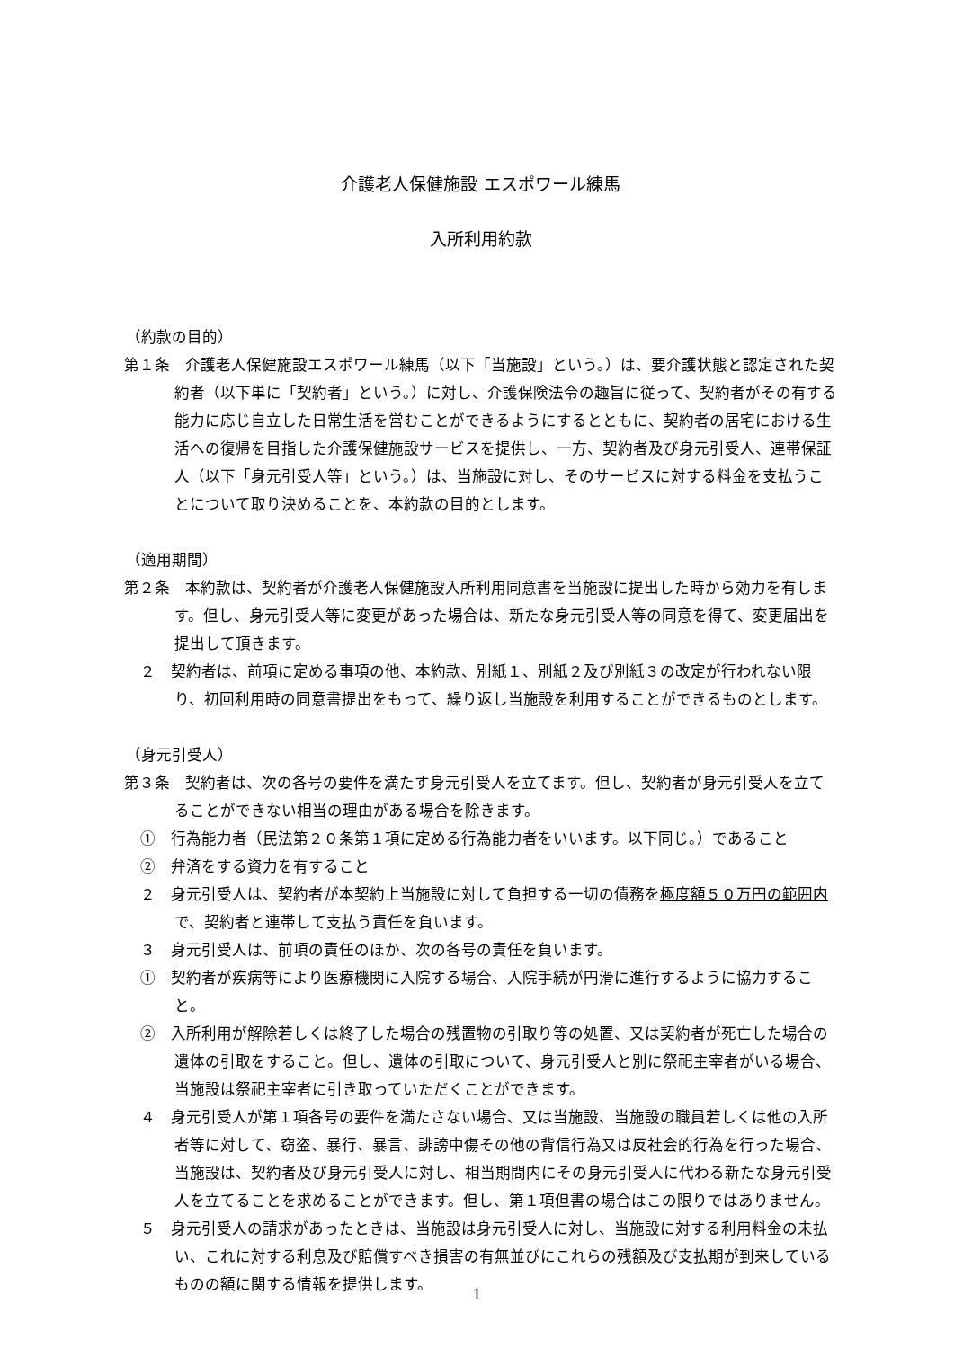介護老人保健施設 エスポワール練馬
入所利用約款
（約款の目的）
第１条　介護老人保健施設エスポワール練馬（以下「当施設」という。）は、要介護状態と認定された契約者（以下単に「契約者」という。）に対し、介護保険法令の趣旨に従って、契約者がその有する能力に応じ自立した日常生活を営むことができるようにするとともに、契約者の居宅における生活への復帰を目指した介護保健施設サービスを提供し、一方、契約者及び身元引受人、連帯保証人（以下「身元引受人等」という。）は、当施設に対し、そのサービスに対する料金を支払うことについて取り決めることを、本約款の目的とします。
（適用期間）
第２条　本約款は、契約者が介護老人保健施設入所利用同意書を当施設に提出した時から効力を有します。但し、身元引受人等に変更があった場合は、新たな身元引受人等の同意を得て、変更届出を提出して頂きます。
２　契約者は、前項に定める事項の他、本約款、別紙１、別紙２及び別紙３の改定が行われない限り、初回利用時の同意書提出をもって、繰り返し当施設を利用することができるものとします。
（身元引受人）
第３条　契約者は、次の各号の要件を満たす身元引受人を立てます。但し、契約者が身元引受人を立てることができない相当の理由がある場合を除きます。
①　行為能力者（民法第２０条第１項に定める行為能力者をいいます。以下同じ。）であること
②　弁済をする資力を有すること
２　身元引受人は、契約者が本契約上当施設に対して負担する一切の債務を極度額５０万円の範囲内で、契約者と連帯して支払う責任を負います。
３　身元引受人は、前項の責任のほか、次の各号の責任を負います。
①　契約者が疾病等により医療機関に入院する場合、入院手続が円滑に進行するように協力すること。
②　入所利用が解除若しくは終了した場合の残置物の引取り等の処置、又は契約者が死亡した場合の遺体の引取をすること。但し、遺体の引取について、身元引受人と別に祭祀主宰者がいる場合、当施設は祭祀主宰者に引き取っていただくことができます。
４　身元引受人が第１項各号の要件を満たさない場合、又は当施設、当施設の職員若しくは他の入所者等に対して、窃盗、暴行、暴言、誹謗中傷その他の背信行為又は反社会的行為を行った場合、当施設は、契約者及び身元引受人に対し、相当期間内にその身元引受人に代わる新たな身元引受人を立てることを求めることができます。但し、第１項但書の場合はこの限りではありません。
５　身元引受人の請求があったときは、当施設は身元引受人に対し、当施設に対する利用料金の未払い、これに対する利息及び賠償すべき損害の有無並びにこれらの残額及び支払期が到来しているものの額に関する情報を提供します。
1